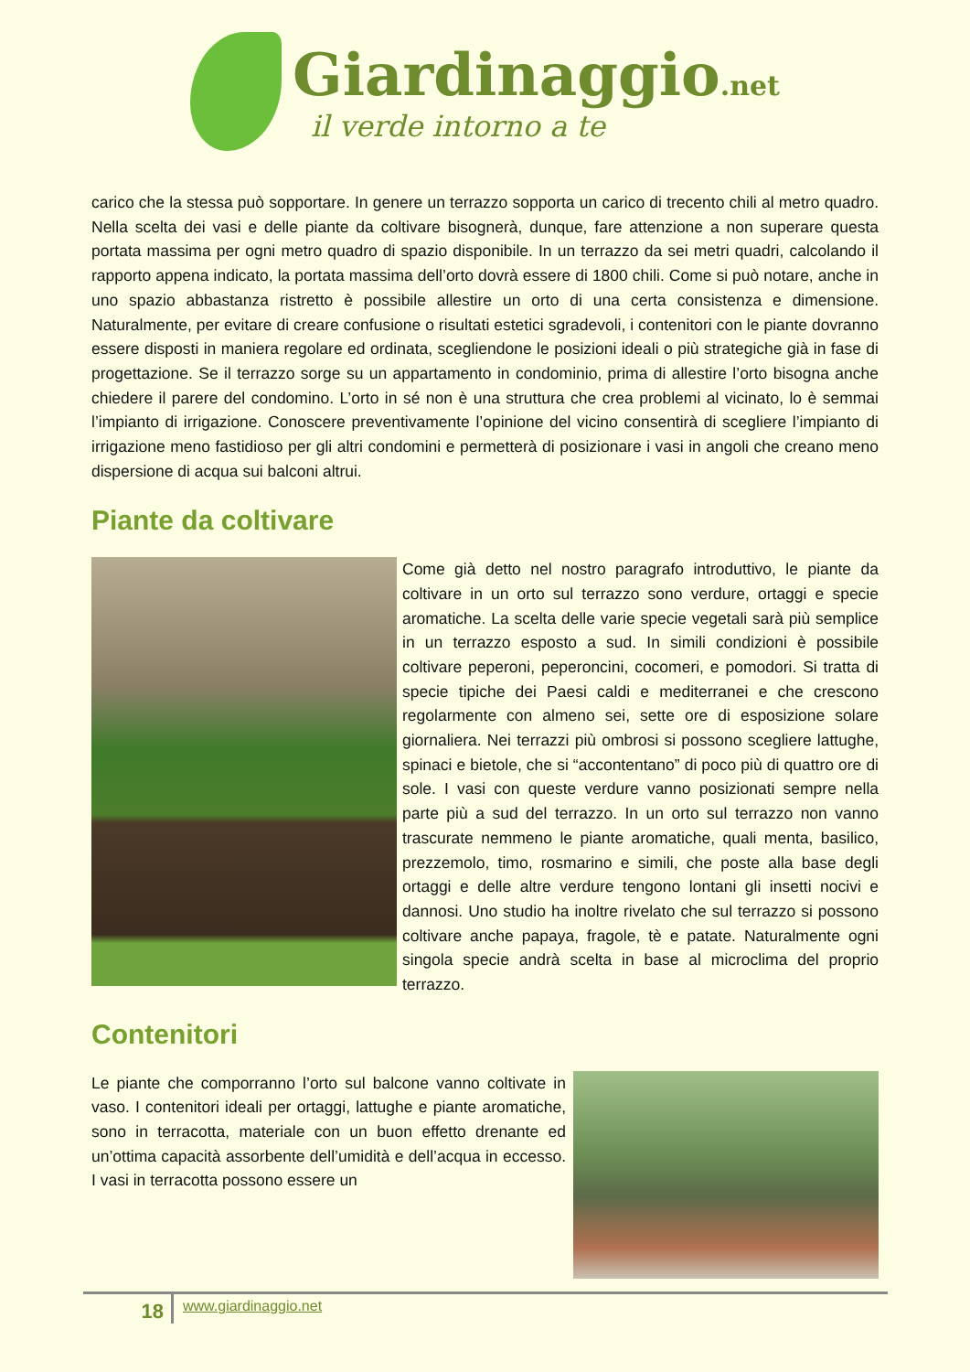Giardinaggio.net
il verde intorno a te
carico che la stessa può sopportare. In genere un terrazzo sopporta un carico di trecento chili al metro quadro. Nella scelta dei vasi e delle piante da coltivare bisognerà, dunque, fare attenzione a non superare questa portata massima per ogni metro quadro di spazio disponibile. In un terrazzo da sei metri quadri, calcolando il rapporto appena indicato, la portata massima dell’orto dovrà essere di 1800 chili. Come si può notare, anche in uno spazio abbastanza ristretto è possibile allestire un orto di una certa consistenza e dimensione. Naturalmente, per evitare di creare confusione o risultati estetici sgradevoli, i contenitori con le piante dovranno essere disposti in maniera regolare ed ordinata, scegliendone le posizioni ideali o più strategiche già in fase di progettazione. Se il terrazzo sorge su un appartamento in condominio, prima di allestire l’orto bisogna anche chiedere il parere del condomino. L’orto in sé non è una struttura che crea problemi al vicinato, lo è semmai l’impianto di irrigazione. Conoscere preventivamente l’opinione del vicino consentirà di scegliere l’impianto di irrigazione meno fastidioso per gli altri condomini e permetterà di posizionare i vasi in angoli che creano meno dispersione di acqua sui balconi altrui.
Piante da coltivare
Come già detto nel nostro paragrafo introduttivo, le piante da coltivare in un orto sul terrazzo sono verdure, ortaggi e specie aromatiche. La scelta delle varie specie vegetali sarà più semplice in un terrazzo esposto a sud. In simili condizioni è possibile coltivare peperoni, peperoncini, cocomeri, e pomodori. Si tratta di specie tipiche dei Paesi caldi e mediterranei e che crescono regolarmente con almeno sei, sette ore di esposizione solare giornaliera. Nei terrazzi più ombrosi si possono scegliere lattughe, spinaci e bietole, che si “accontentano” di poco più di quattro ore di sole. I vasi con queste verdure vanno posizionati sempre nella parte più a sud del terrazzo. In un orto sul terrazzo non vanno trascurate nemmeno le piante aromatiche, quali menta, basilico, prezzemolo, timo, rosmarino e simili, che poste alla base degli ortaggi e delle altre verdure tengono lontani gli insetti nocivi e dannosi. Uno studio ha inoltre rivelato che sul terrazzo si possono coltivare anche papaya, fragole, tè e patate. Naturalmente ogni singola specie andrà scelta in base al microclima del proprio terrazzo.
Contenitori
Le piante che comporranno l’orto sul balcone vanno coltivate in vaso. I contenitori ideali per ortaggi, lattughe e piante aromatiche, sono in terracotta, materiale con un buon effetto drenante ed un’ottima capacità assorbente dell’umidità e dell’acqua in eccesso. I vasi in terracotta possono essere un
18
www.giardinaggio.net